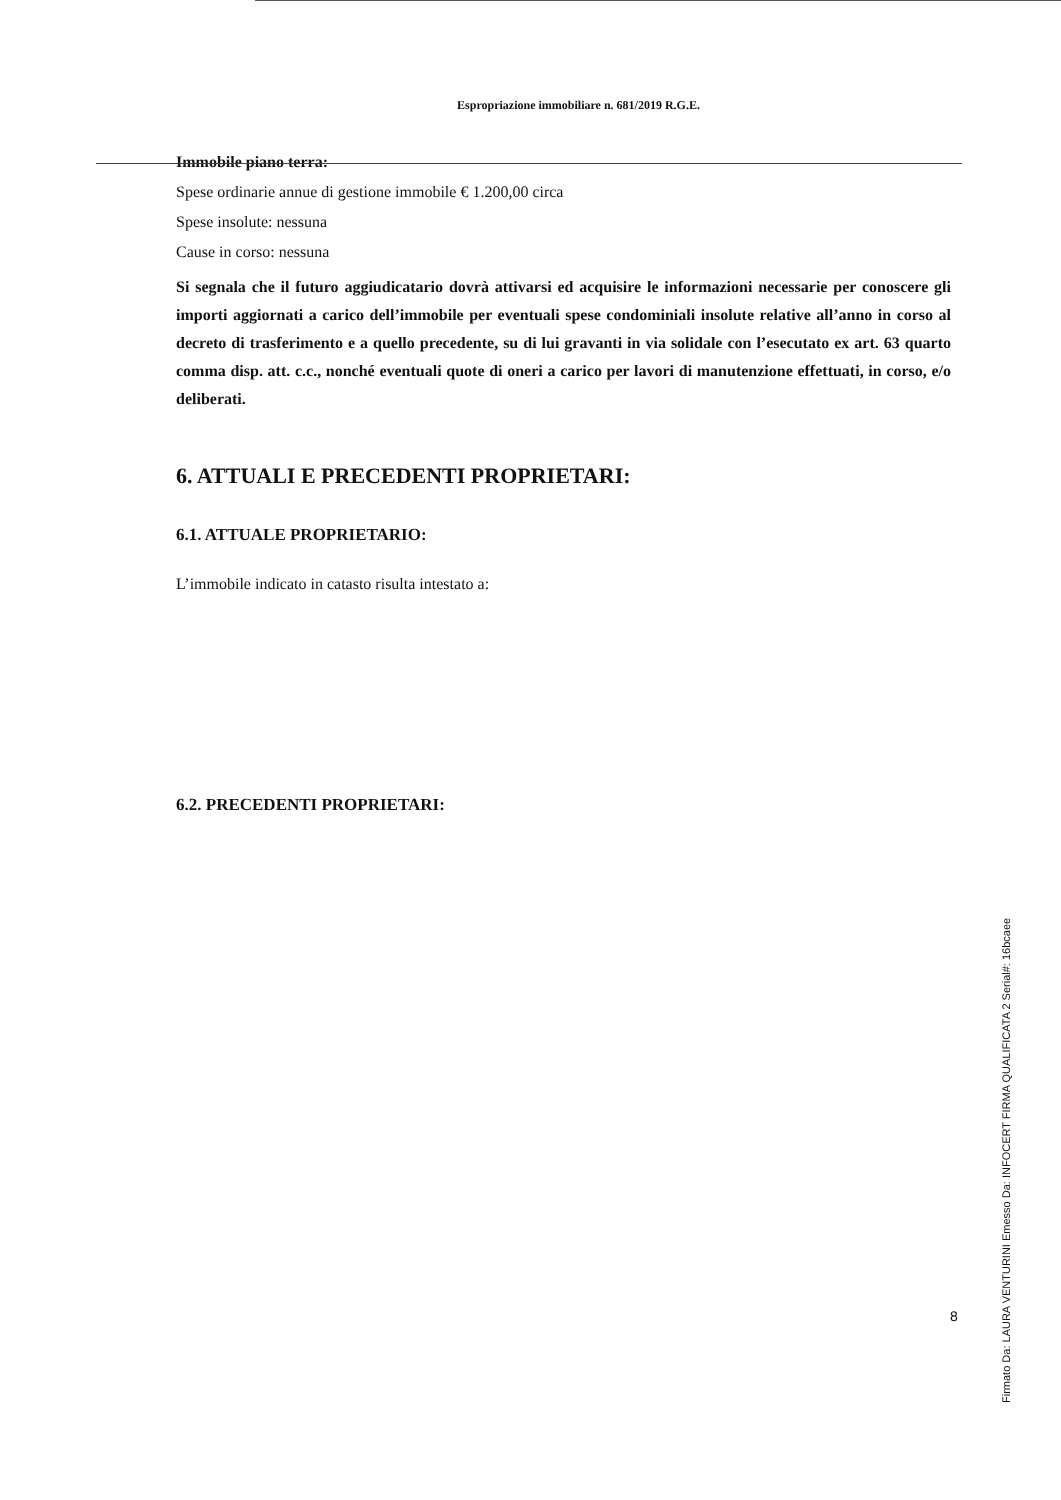Espropriazione immobiliare n. 681/2019 R.G.E.
Immobile piano terra:
Spese ordinarie annue di gestione immobile € 1.200,00 circa
Spese insolute: nessuna
Cause in corso: nessuna
Si segnala che il futuro aggiudicatario dovrà attivarsi ed acquisire le informazioni necessarie per conoscere gli importi aggiornati a carico dell’immobile per eventuali spese condominiali insolute relative all’anno in corso al decreto di trasferimento e a quello precedente, su di lui gravanti in via solidale con l’esecutato ex art. 63 quarto comma disp. att. c.c., nonché eventuali quote di oneri a carico per lavori di manutenzione effettuati, in corso, e/o deliberati.
6. ATTUALI E PRECEDENTI PROPRIETARI:
6.1. ATTUALE PROPRIETARIO:
L’immobile indicato in catasto risulta intestato a:
6.2. PRECEDENTI PROPRIETARI:
8
Firmato Da: LAURA VENTURINI Emesso Da: INFOCERT FIRMA QUALIFICATA 2 Serial#: 16bcaee